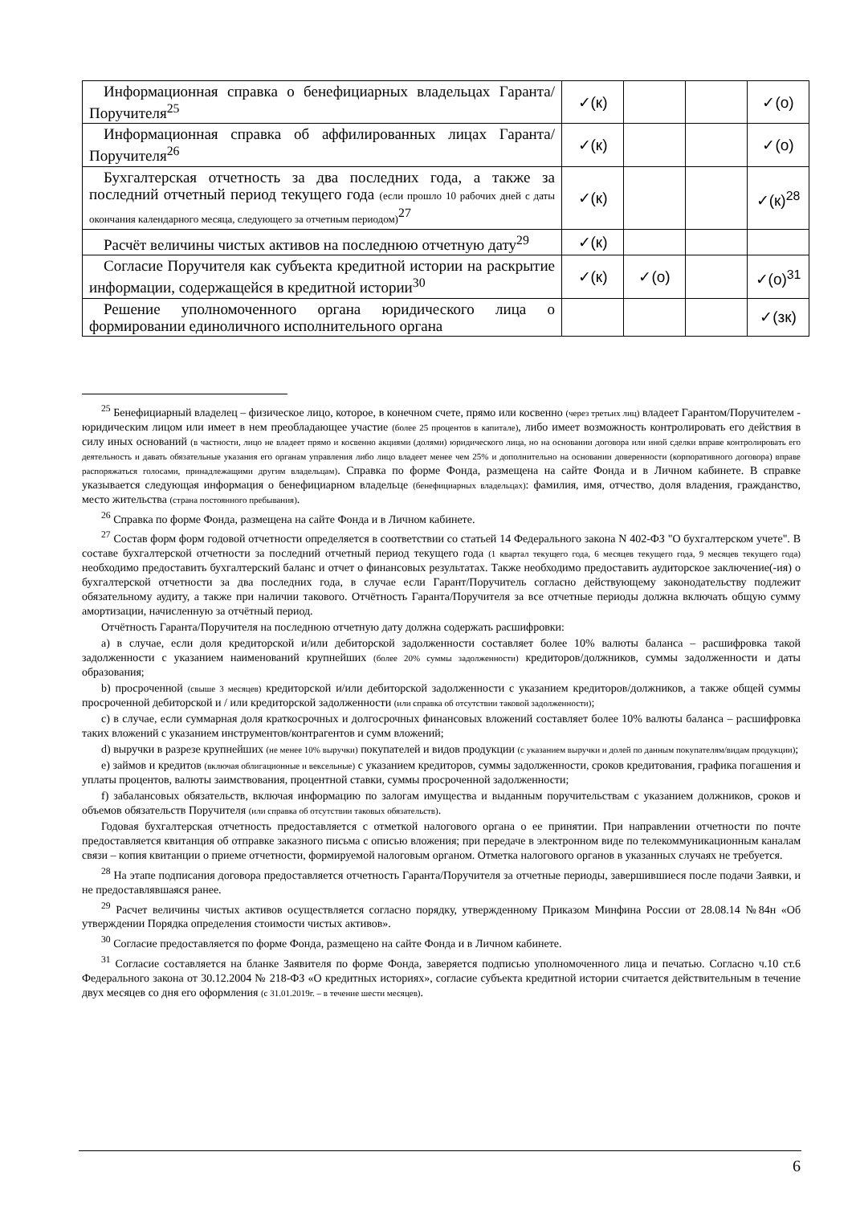| Информационная справка о бенефициарных владельцах Гаранта/Поручителя<sup>25</sup> | ✓(к) | | | ✓(о) |
| Информационная справка об аффилированных лицах Гаранта/Поручителя<sup>26</sup> | ✓(к) | | | ✓(о) |
| Бухгалтерская отчетность за два последних года, а также за последний отчетный период текущего года (если прошло 10 рабочих дней с даты окончания календарного месяца, следующего за отчетным периодом)<sup>27</sup> | ✓(к) | | | ✓(к)<sup>28</sup> |
| Расчёт величины чистых активов на последнюю отчетную дату<sup>29</sup> | ✓(к) | | | |
| Согласие Поручителя как субъекта кредитной истории на раскрытие информации, содержащейся в кредитной истории<sup>30</sup> | ✓(к) | ✓(о) | | ✓(о)<sup>31</sup> |
| Решение уполномоченного органа юридического лица о формировании единоличного исполнительного органа | | | | ✓(зк) |
<sup>25</sup> Бенефициарный владелец – физическое лицо, которое, в конечном счете, прямо или косвенно (через третьих лиц) владеет Гарантом/Поручителем - юридическим лицом или имеет в нем преобладающее участие (более 25 процентов в капитале), либо имеет возможность контролировать его действия в силу иных оснований (в частности, лицо не владеет прямо и косвенно акциями (долями) юридического лица, но на основании договора или иной сделки вправе контролировать его деятельность и давать обязательные указания его органам управления либо лицо владеет менее чем 25% и дополнительно на основании доверенности (корпоративного договора) вправе распоряжаться голосами, принадлежащими другим владельцам). Справка по форме Фонда, размещена на сайте Фонда и в Личном кабинете. В справке указывается следующая информация о бенефициарном владельце (бенефициарных владельцах): фамилия, имя, отчество, доля владения, гражданство, место жительства (страна постоянного пребывания).
<sup>26</sup> Справка по форме Фонда, размещена на сайте Фонда и в Личном кабинете.
<sup>27</sup> Состав форм форм годовой отчетности определяется в соответствии со статьей 14 Федерального закона N 402-ФЗ "О бухгалтерском учете". В составе бухгалтерской отчетности за последний отчетный период текущего года (1 квартал текущего года, 6 месяцев текущего года, 9 месяцев текущего года) необходимо предоставить бухгалтерский баланс и отчет о финансовых результатах. Также необходимо предоставить аудиторское заключение(-ия) о бухгалтерской отчетности за два последних года, в случае если Гарант/Поручитель согласно действующему законодательству подлежит обязательному аудиту, а также при наличии такового. Отчётность Гаранта/Поручителя за все отчетные периоды должна включать общую сумму амортизации, начисленную за отчётный период.
Отчётность Гаранта/Поручителя на последнюю отчетную дату должна содержать расшифровки:
a) в случае, если доля кредиторской и/или дебиторской задолженности составляет более 10% валюты баланса – расшифровка такой задолженности с указанием наименований крупнейших (более 20% суммы задолженности) кредиторов/должников, суммы задолженности и даты образования;
b) просроченной (свыше 3 месяцев) кредиторской и/или дебиторской задолженности с указанием кредиторов/должников, а также общей суммы просроченной дебиторской и / или кредиторской задолженности (или справка об отсутствии таковой задолженности);
c) в случае, если суммарная доля краткосрочных и долгосрочных финансовых вложений составляет более 10% валюты баланса – расшифровка таких вложений с указанием инструментов/контрагентов и сумм вложений;
d) выручки в разрезе крупнейших (не менее 10% выручки) покупателей и видов продукции (с указанием выручки и долей по данным покупателям/видам продукции);
e) займов и кредитов (включая облигационные и вексельные) с указанием кредиторов, суммы задолженности, сроков кредитования, графика погашения и уплаты процентов, валюты заимствования, процентной ставки, суммы просроченной задолженности;
f) забалансовых обязательств, включая информацию по залогам имущества и выданным поручительствам с указанием должников, сроков и объемов обязательств Поручителя (или справка об отсутствии таковых обязательств).
Годовая бухгалтерская отчетность предоставляется с отметкой налогового органа о ее принятии. При направлении отчетности по почте предоставляется квитанция об отправке заказного письма с описью вложения; при передаче в электронном виде по телекоммуникационным каналам связи – копия квитанции о приеме отчетности, формируемой налоговым органом. Отметка налогового органов в указанных случаях не требуется.
<sup>28</sup> На этапе подписания договора предоставляется отчетность Гаранта/Поручителя за отчетные периоды, завершившиеся после подачи Заявки, и не предоставлявшаяся ранее.
<sup>29</sup> Расчет величины чистых активов осуществляется согласно порядку, утвержденному Приказом Минфина России от 28.08.14 №84н «Об утверждении Порядка определения стоимости чистых активов».
<sup>30</sup> Согласие предоставляется по форме Фонда, размещено на сайте Фонда и в Личном кабинете.
<sup>31</sup> Согласие составляется на бланке Заявителя по форме Фонда, заверяется подписью уполномоченного лица и печатью. Согласно ч.10 ст.6 Федерального закона от 30.12.2004 № 218-ФЗ «О кредитных историях», согласие субъекта кредитной истории считается действительным в течение двух месяцев со дня его оформления (с 31.01.2019г. – в течение шести месяцев).
6